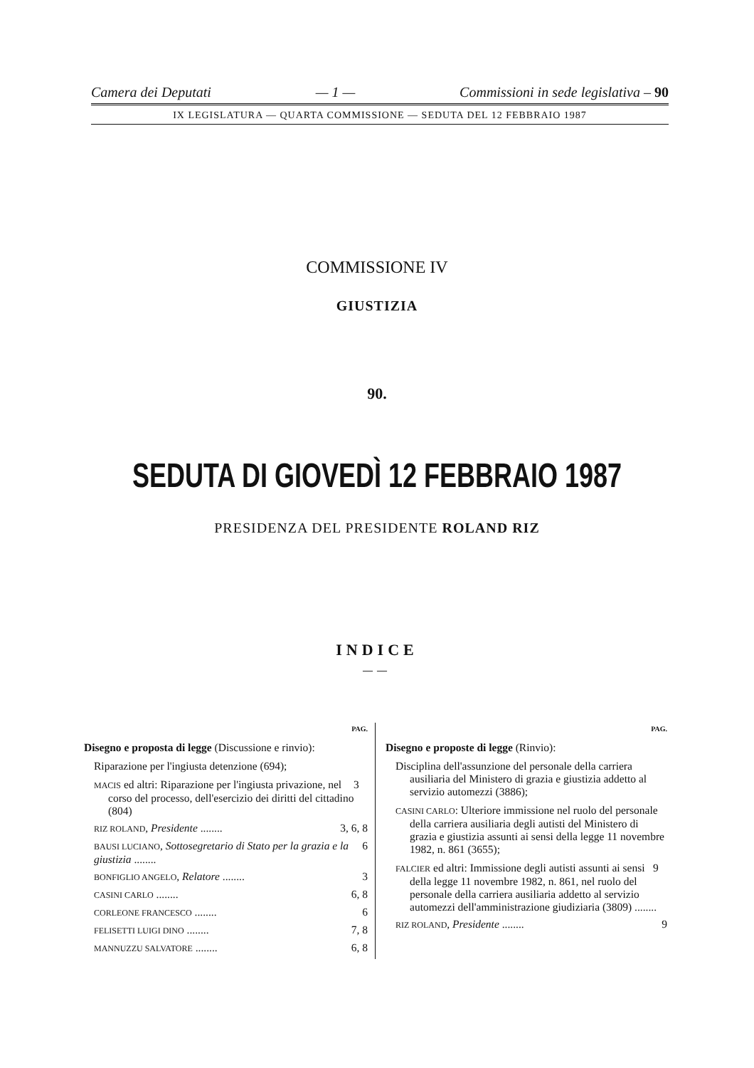Camera dei Deputati — 1 — Commissioni in sede legislativa – 90
IX LEGISLATURA — QUARTA COMMISSIONE — SEDUTA DEL 12 FEBBRAIO 1987
COMMISSIONE IV
GIUSTIZIA
90.
SEDUTA DI GIOVEDÌ 12 FEBBRAIO 1987
PRESIDENZA DEL PRESIDENTE ROLAND RIZ
INDICE
——
PAG.
Disegno e proposta di legge (Discussione e rinvio):
Riparazione per l'ingiusta detenzione (694);
MACIS ed altri: Riparazione per l'ingiusta privazione, nel corso del processo, dell'esercizio dei diritti del cittadino (804) 3
RIZ ROLAND, Presidente ........ 3, 6, 8
BAUSI LUCIANO, Sottosegretario di Stato per la grazia e la giustizia ........ 6
BONFIGLIO ANGELO, Relatore ........ 3
CASINI CARLO ........ 6, 8
CORLEONE FRANCESCO ........ 6
FELISETTI LUIGI DINO ........ 7, 8
MANNUZZU SALVATORE ........ 6, 8
PAG.
Disegno e proposte di legge (Rinvio):
Disciplina dell'assunzione del personale della carriera ausiliaria del Ministero di grazia e giustizia addetto al servizio automezzi (3886);
CASINI CARLO: Ulteriore immissione nel ruolo del personale della carriera ausiliaria degli autisti del Ministero di grazia e giustizia assunti ai sensi della legge 11 novembre 1982, n. 861 (3655);
FALCIER ed altri: Immissione degli autisti assunti ai sensi della legge 11 novembre 1982, n. 861, nel ruolo del personale della carriera ausiliaria addetto al servizio automezzi dell'amministrazione giudiziaria (3809) ........ 9
RIZ ROLAND, Presidente ........ 9